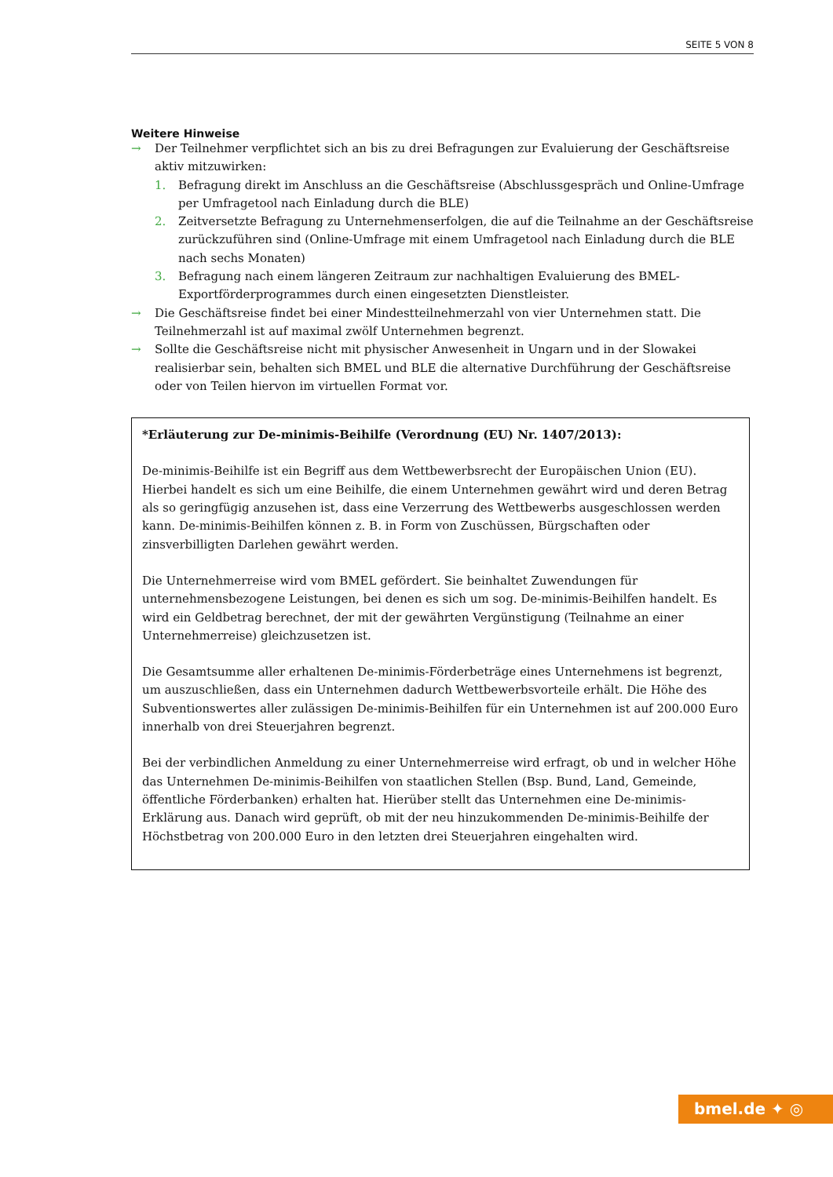SEITE 5 VON 8
Weitere Hinweise
→ Der Teilnehmer verpflichtet sich an bis zu drei Befragungen zur Evaluierung der Geschäftsreise aktiv mitzuwirken:
1. Befragung direkt im Anschluss an die Geschäftsreise (Abschlussgespräch und Online-Umfrage per Umfragetool nach Einladung durch die BLE)
2. Zeitversetzte Befragung zu Unternehmenserfolgen, die auf die Teilnahme an der Geschäftsreise zurückzuführen sind (Online-Umfrage mit einem Umfragetool nach Einladung durch die BLE nach sechs Monaten)
3. Befragung nach einem längeren Zeitraum zur nachhaltigen Evaluierung des BMEL-Exportförderprogrammes durch einen eingesetzten Dienstleister.
→ Die Geschäftsreise findet bei einer Mindestteilnehmerzahl von vier Unternehmen statt. Die Teilnehmerzahl ist auf maximal zwölf Unternehmen begrenzt.
→ Sollte die Geschäftsreise nicht mit physischer Anwesenheit in Ungarn und in der Slowakei realisierbar sein, behalten sich BMEL und BLE die alternative Durchführung der Geschäftsreise oder von Teilen hiervon im virtuellen Format vor.
*Erläuterung zur De-minimis-Beihilfe (Verordnung (EU) Nr. 1407/2013):
De-minimis-Beihilfe ist ein Begriff aus dem Wettbewerbsrecht der Europäischen Union (EU). Hierbei handelt es sich um eine Beihilfe, die einem Unternehmen gewährt wird und deren Betrag als so geringfügig anzusehen ist, dass eine Verzerrung des Wettbewerbs ausgeschlossen werden kann. De-minimis-Beihilfen können z. B. in Form von Zuschüssen, Bürgschaften oder zinsverbilligten Darlehen gewährt werden.
Die Unternehmerreise wird vom BMEL gefördert. Sie beinhaltet Zuwendungen für unternehmensbezogene Leistungen, bei denen es sich um sog. De-minimis-Beihilfen handelt. Es wird ein Geldbetrag berechnet, der mit der gewährten Vergünstigung (Teilnahme an einer Unternehmerreise) gleichzusetzen ist.
Die Gesamtsumme aller erhaltenen De-minimis-Förderbeträge eines Unternehmens ist begrenzt, um auszuschließen, dass ein Unternehmen dadurch Wettbewerbsvorteile erhält. Die Höhe des Subventionswertes aller zulässigen De-minimis-Beihilfen für ein Unternehmen ist auf 200.000 Euro innerhalb von drei Steuerjahren begrenzt.
Bei der verbindlichen Anmeldung zu einer Unternehmerreise wird erfragt, ob und in welcher Höhe das Unternehmen De-minimis-Beihilfen von staatlichen Stellen (Bsp. Bund, Land, Gemeinde, öffentliche Förderbanken) erhalten hat. Hierüber stellt das Unternehmen eine De-minimis-Erklärung aus. Danach wird geprüft, ob mit der neu hinzukommenden De-minimis-Beihilfe der Höchstbetrag von 200.000 Euro in den letzten drei Steuerjahren eingehalten wird.
bmel.de ✦ ◎